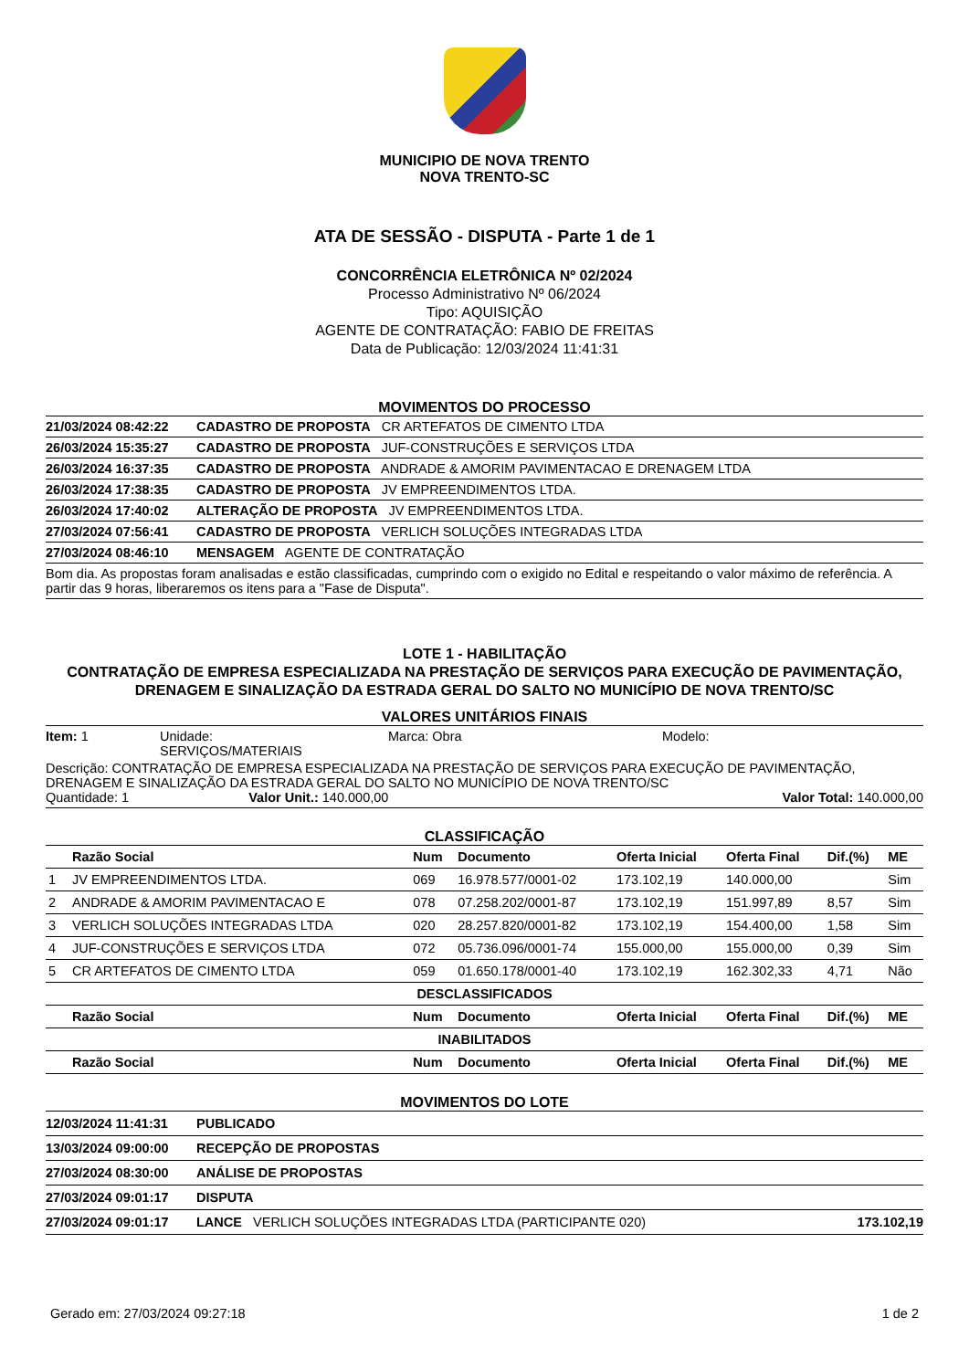MUNICIPIO DE NOVA TRENTO
NOVA TRENTO-SC
ATA DE SESSÃO - DISPUTA - Parte 1 de 1
CONCORRÊNCIA ELETRÔNICA Nº 02/2024
Processo Administrativo Nº 06/2024
Tipo: AQUISIÇÃO
AGENTE DE CONTRATAÇÃO: FABIO DE FREITAS
Data de Publicação: 12/03/2024 11:41:31
MOVIMENTOS DO PROCESSO
| 21/03/2024 08:42:22 | CADASTRO DE PROPOSTA CR ARTEFATOS DE CIMENTO LTDA |
| 26/03/2024 15:35:27 | CADASTRO DE PROPOSTA JUF-CONSTRUÇÕES E SERVIÇOS LTDA |
| 26/03/2024 16:37:35 | CADASTRO DE PROPOSTA ANDRADE & AMORIM PAVIMENTACAO E DRENAGEM LTDA |
| 26/03/2024 17:38:35 | CADASTRO DE PROPOSTA JV EMPREENDIMENTOS LTDA. |
| 26/03/2024 17:40:02 | ALTERAÇÃO DE PROPOSTA JV EMPREENDIMENTOS LTDA. |
| 27/03/2024 07:56:41 | CADASTRO DE PROPOSTA VERLICH SOLUÇÕES INTEGRADAS LTDA |
| 27/03/2024 08:46:10 | MENSAGEM AGENTE DE CONTRATAÇÃO |
| Bom dia. As propostas foram analisadas e estão classificadas, cumprindo com o exigido no Edital e respeitando o valor máximo de referência. A partir das 9 horas, liberaremos os itens para a "Fase de Disputa". | |
LOTE 1 - HABILITAÇÃO
CONTRATAÇÃO DE EMPRESA ESPECIALIZADA NA PRESTAÇÃO DE SERVIÇOS PARA EXECUÇÃO DE PAVIMENTAÇÃO, DRENAGEM E SINALIZAÇÃO DA ESTRADA GERAL DO SALTO NO MUNICÍPIO DE NOVA TRENTO/SC
VALORES UNITÁRIOS FINAIS
| Item: 1 | Unidade: SERVIÇOS/MATERIAIS | Marca: Obra | Modelo: |
Descrição: CONTRATAÇÃO DE EMPRESA ESPECIALIZADA NA PRESTAÇÃO DE SERVIÇOS PARA EXECUÇÃO DE PAVIMENTAÇÃO, DRENAGEM E SINALIZAÇÃO DA ESTRADA GERAL DO SALTO NO MUNICÍPIO DE NOVA TRENTO/SC
Quantidade: 1 Valor Unit.: 140.000,00 Valor Total: 140.000,00
CLASSIFICAÇÃO
| | Razão Social | Num | Documento | Oferta Inicial | Oferta Final | Dif.(%) | ME |
| --- | --- | --- | --- | --- | --- | --- | --- |
| 1 | JV EMPREENDIMENTOS LTDA. | 069 | 16.978.577/0001-02 | 173.102,19 | 140.000,00 | | Sim |
| 2 | ANDRADE & AMORIM PAVIMENTACAO E | 078 | 07.258.202/0001-87 | 173.102,19 | 151.997,89 | 8,57 | Sim |
| 3 | VERLICH SOLUÇÕES INTEGRADAS LTDA | 020 | 28.257.820/0001-82 | 173.102,19 | 154.400,00 | 1,58 | Sim |
| 4 | JUF-CONSTRUÇÕES E SERVIÇOS LTDA | 072 | 05.736.096/0001-74 | 155.000,00 | 155.000,00 | 0,39 | Sim |
| 5 | CR ARTEFATOS DE CIMENTO LTDA | 059 | 01.650.178/0001-40 | 173.102,19 | 162.302,33 | 4,71 | Não |
| DESCLASSIFICADOS | | | | | | | |
| | Razão Social | Num | Documento | Oferta Inicial | Oferta Final | Dif.(%) | ME |
| INABILITADOS | | | | | | | |
| | Razão Social | Num | Documento | Oferta Inicial | Oferta Final | Dif.(%) | ME |
MOVIMENTOS DO LOTE
| 12/03/2024 11:41:31 | PUBLICADO | |
| 13/03/2024 09:00:00 | RECEPÇÃO DE PROPOSTAS | |
| 27/03/2024 08:30:00 | ANÁLISE DE PROPOSTAS | |
| 27/03/2024 09:01:17 | DISPUTA | |
| 27/03/2024 09:01:17 | LANCE VERLICH SOLUÇÕES INTEGRADAS LTDA (PARTICIPANTE 020) | 173.102,19 |
Gerado em: 27/03/2024 09:27:18 1 de 2